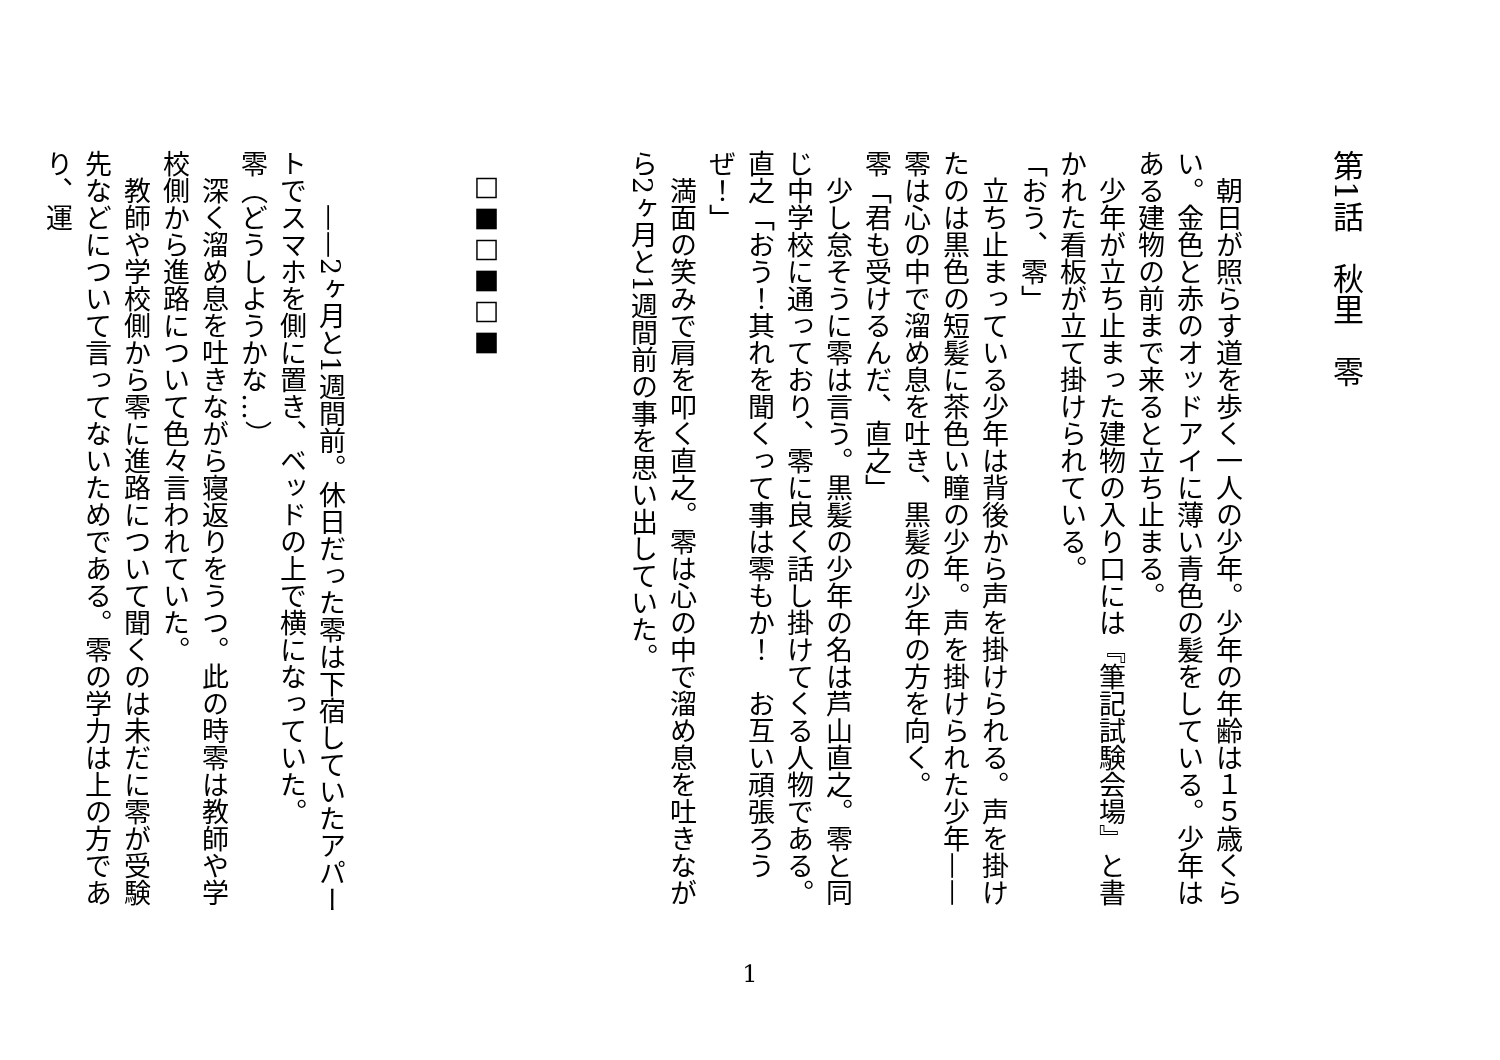第1話　秋里　零
　朝日が照らす道を歩く一人の少年。少年の年齢は１５歳くらい。金色と赤のオッドアイに薄い青色の髪をしている。少年はある建物の前まで来ると立ち止まる。
　少年が立ち止まった建物の入り口には『筆記試験会場』と書かれた看板が立て掛けられている。
「おう、零」
　立ち止まっている少年は背後から声を掛けられる。声を掛けたのは黒色の短髪に茶色い瞳の少年。声を掛けられた少年——零は心の中で溜め息を吐き、黒髪の少年の方を向く。
零「君も受けるんだ、直之」
　少し怠そうに零は言う。黒髪の少年の名は芦山直之。零と同じ中学校に通っており、零に良く話し掛けてくる人物である。
直之「おう！其れを聞くって事は零もか！　お互い頑張ろうぜ！」
　満面の笑みで肩を叩く直之。零は心の中で溜め息を吐きながら2ヶ月と1週間前の事を思い出していた。
□■□■□■
　　——2ヶ月と1週間前。休日だった零は下宿していたアパートでスマホを側に置き、ベッドの上で横になっていた。
零（どうしようかな…）
　深く溜め息を吐きながら寝返りをうつ。此の時零は教師や学校側から進路について色々言われていた。
　教師や学校側から零に進路について聞くのは未だに零が受験先などについて言ってないためである。零の学力は上の方であり、運
1